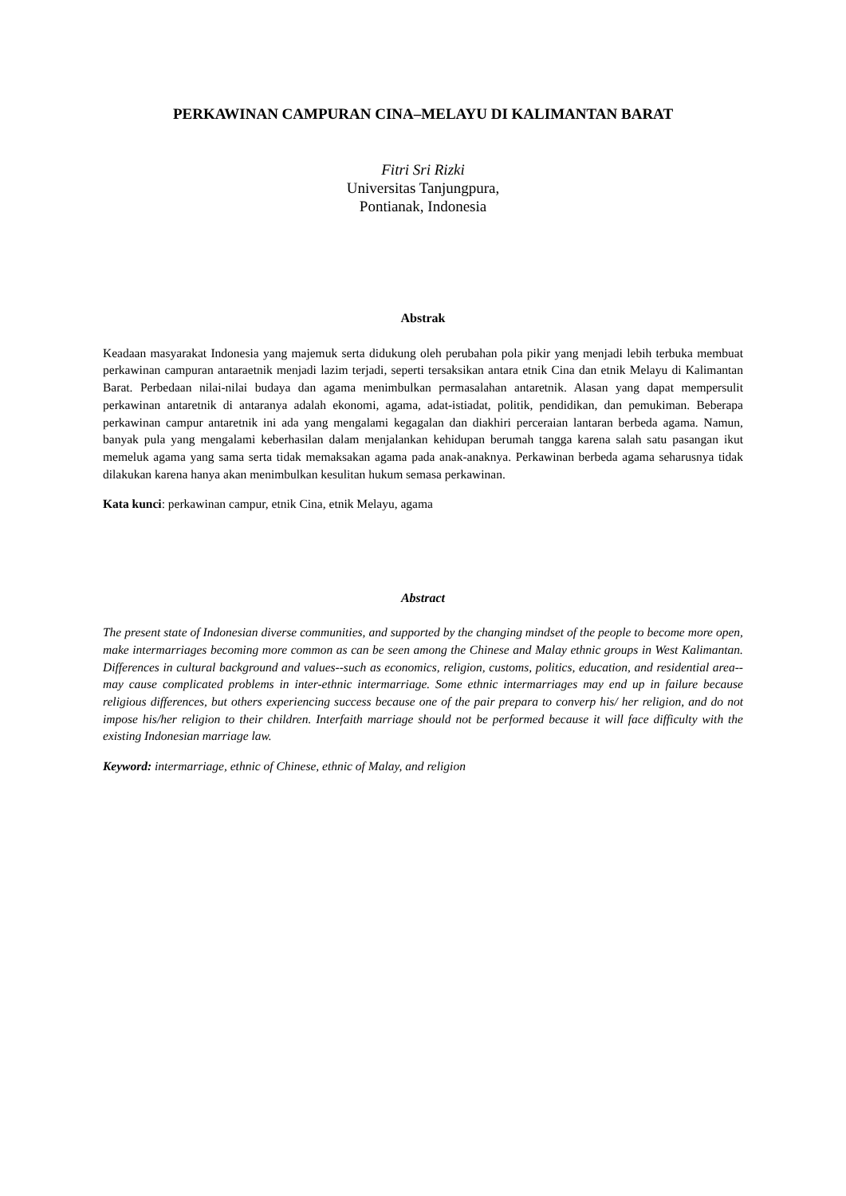PERKAWINAN CAMPURAN CINA–MELAYU DI KALIMANTAN BARAT
Fitri Sri Rizki
Universitas Tanjungpura,
Pontianak, Indonesia
Abstrak
Keadaan masyarakat Indonesia yang majemuk serta didukung oleh perubahan pola pikir yang menjadi lebih terbuka membuat perkawinan campuran antaraetnik menjadi lazim terjadi, seperti tersaksikan antara etnik Cina dan etnik Melayu di Kalimantan Barat. Perbedaan nilai-nilai budaya dan agama menimbulkan permasalahan antaretnik. Alasan yang dapat mempersulit perkawinan antaretnik di antaranya adalah ekonomi, agama, adat-istiadat, politik, pendidikan, dan pemukiman. Beberapa perkawinan campur antaretnik ini ada yang mengalami kegagalan dan diakhiri perceraian lantaran berbeda agama. Namun, banyak pula yang mengalami keberhasilan dalam menjalankan kehidupan berumah tangga karena salah satu pasangan ikut memeluk agama yang sama serta tidak memaksakan agama pada anak-anaknya. Perkawinan berbeda agama seharusnya tidak dilakukan karena hanya akan menimbulkan kesulitan hukum semasa perkawinan.
Kata kunci: perkawinan campur, etnik Cina, etnik Melayu, agama
Abstract
The present state of Indonesian diverse communities, and supported by the changing mindset of the people to become more open, make intermarriages becoming more common as can be seen among the Chinese and Malay ethnic groups in West Kalimantan. Differences in cultural background and values--such as economics, religion, customs, politics, education, and residential area--may cause complicated problems in inter-ethnic intermarriage. Some ethnic intermarriages may end up in failure because religious differences, but others experiencing success because one of the pair prepara to converp his/ her religion, and do not impose his/her religion to their children. Interfaith marriage should not be performed because it will face difficulty with the existing Indonesian marriage law.
Keyword: intermarriage, ethnic of Chinese, ethnic of Malay, and religion